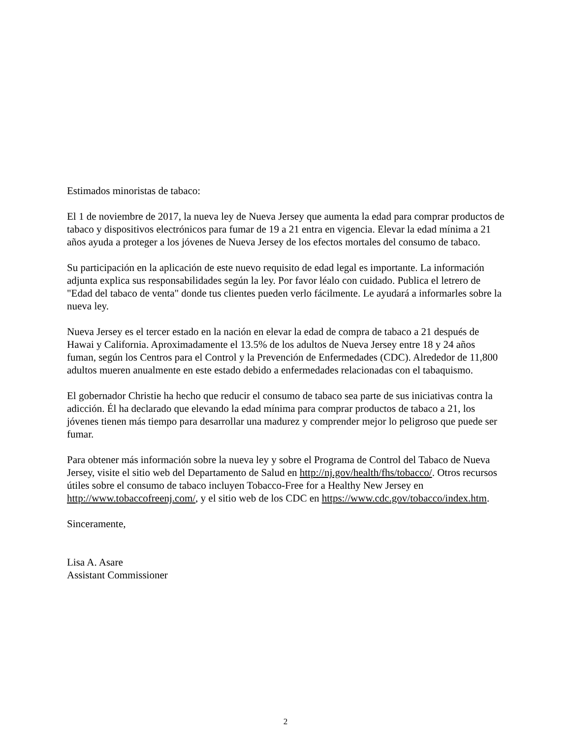Estimados minoristas de tabaco:
El 1 de noviembre de 2017, la nueva ley de Nueva Jersey que aumenta la edad para comprar productos de tabaco y dispositivos electrónicos para fumar de 19 a 21 entra en vigencia. Elevar la edad mínima a 21 años ayuda a proteger a los jóvenes de Nueva Jersey de los efectos mortales del consumo de tabaco.
Su participación en la aplicación de este nuevo requisito de edad legal es importante. La información adjunta explica sus responsabilidades según la ley. Por favor léalo con cuidado. Publica el letrero de "Edad del tabaco de venta" donde tus clientes pueden verlo fácilmente. Le ayudará a informarles sobre la nueva ley.
Nueva Jersey es el tercer estado en la nación en elevar la edad de compra de tabaco a 21 después de Hawai y California. Aproximadamente el 13.5% de los adultos de Nueva Jersey entre 18 y 24 años fuman, según los Centros para el Control y la Prevención de Enfermedades (CDC). Alrededor de 11,800 adultos mueren anualmente en este estado debido a enfermedades relacionadas con el tabaquismo.
El gobernador Christie ha hecho que reducir el consumo de tabaco sea parte de sus iniciativas contra la adicción. Él ha declarado que elevando la edad mínima para comprar productos de tabaco a 21, los jóvenes tienen más tiempo para desarrollar una madurez y comprender mejor lo peligroso que puede ser fumar.
Para obtener más información sobre la nueva ley y sobre el Programa de Control del Tabaco de Nueva Jersey, visite el sitio web del Departamento de Salud en http://nj.gov/health/fhs/tobacco/. Otros recursos útiles sobre el consumo de tabaco incluyen Tobacco-Free for a Healthy New Jersey en http://www.tobaccofreenj.com/, y el sitio web de los CDC en https://www.cdc.gov/tobacco/index.htm.
Sinceramente,
Lisa A. Asare
Assistant Commissioner
2